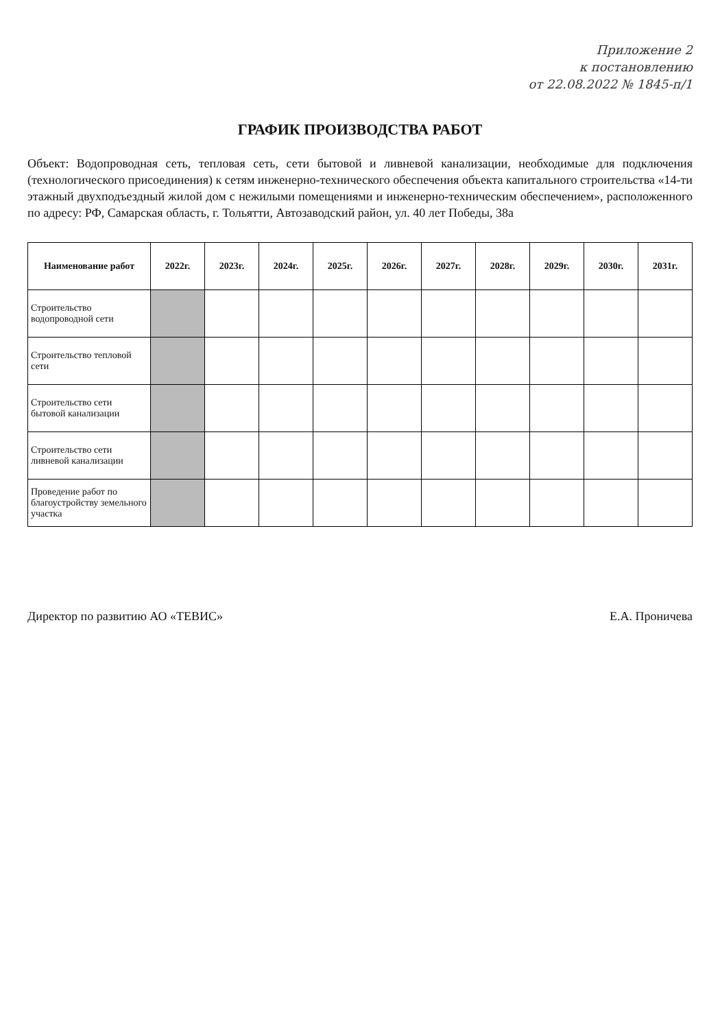Приложение 2
к постановлению
от 22.08.2022 № 1845-п/1
ГРАФИК ПРОИЗВОДСТВА РАБОТ
Объект: Водопроводная сеть, тепловая сеть, сети бытовой и ливневой канализации, необходимые для подключения (технологического присоединения) к сетям инженерно-технического обеспечения объекта капитального строительства «14-ти этажный двухподъездный жилой дом с нежилыми помещениями и инженерно-техническим обеспечением», расположенного по адресу: РФ, Самарская область, г. Тольятти, Автозаводский район, ул. 40 лет Победы, 38а
| Наименование работ | 2022г. | 2023г. | 2024г. | 2025г. | 2026г. | 2027г. | 2028г. | 2029г. | 2030г. | 2031г. |
| --- | --- | --- | --- | --- | --- | --- | --- | --- | --- | --- |
| Строительство водопроводной сети | | | | | | | | | | |
| Строительство тепловой сети | | | | | | | | | | |
| Строительство сети бытовой канализации | | | | | | | | | | |
| Строительство сети ливневой канализации | | | | | | | | | | |
| Проведение работ по благоустройству земельного участка | | | | | | | | | | |
Директор по развитию АО «ТЕВИС» Е.А. Проничева